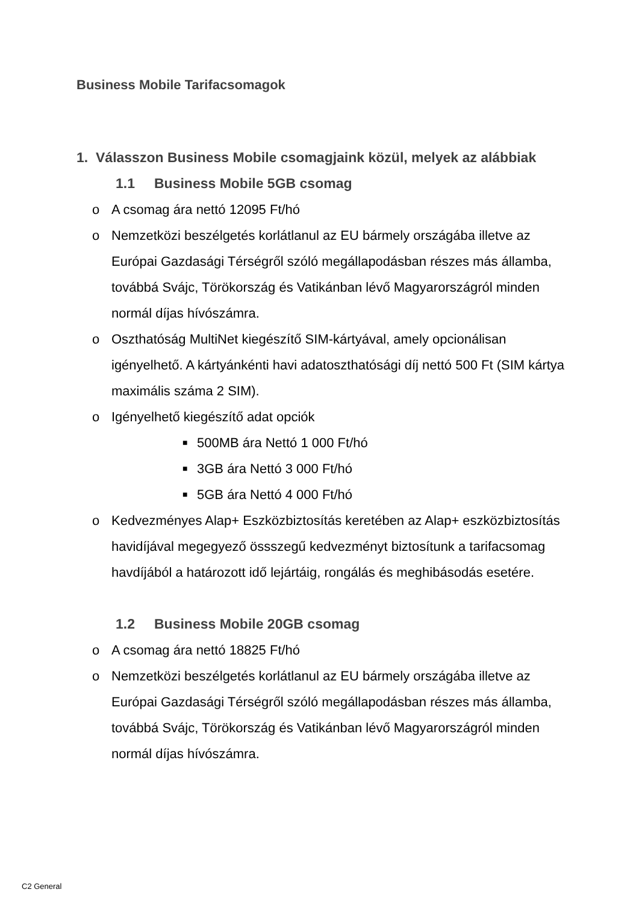Business Mobile Tarifacsomagok
1. Válasszon Business Mobile csomagjaink közül, melyek az alábbiak
1.1 Business Mobile 5GB csomag
o A csomag ára nettó 12095 Ft/hó
o Nemzetközi beszélgetés korlátlanul az EU bármely országába illetve az Európai Gazdasági Térségről szóló megállapodásban részes más államba, továbbá Svájc, Törökország és Vatikánban lévő Magyarországról minden normál díjas hívószámra.
o Oszthatóság MultiNet kiegészítő SIM-kártyával, amely opcionálisan igényelhető. A kártyánkénti havi adatoszthatósági díj nettó 500 Ft (SIM kártya maximális száma 2 SIM).
o Igényelhető kiegészítő adat opciók
■ 500MB ára Nettó 1 000 Ft/hó
■ 3GB ára Nettó 3 000 Ft/hó
■ 5GB ára Nettó 4 000 Ft/hó
o Kedvezményes Alap+ Eszközbiztosítás keretében az Alap+ eszközbiztosítás havidíjával megegyező össszegű kedvezményt biztosítunk a tarifacsomag havdíjából a határozott idő lejártáig, rongálás és meghibásodás esetére.
1.2 Business Mobile 20GB csomag
o A csomag ára nettó 18825 Ft/hó
o Nemzetközi beszélgetés korlátlanul az EU bármely országába illetve az Európai Gazdasági Térségről szóló megállapodásban részes más államba, továbbá Svájc, Törökország és Vatikánban lévő Magyarországról minden normál díjas hívószámra.
C2 General